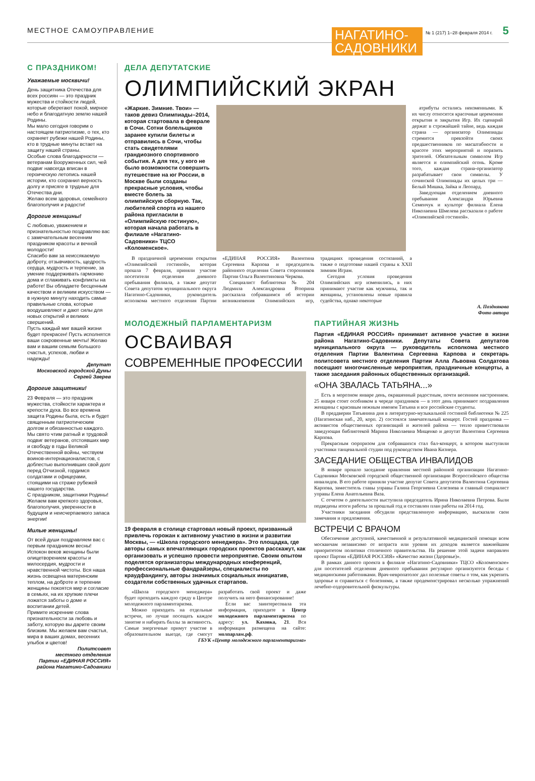МЕСТНОЕ САМОУПРАВЛЕНИЕ
НАГАТИНО-
САДОВНИКИ
№ 1 (217) 1–28 февраля 2014 г.
5
С ПРАЗДНИКОМ!
Уважаемые москвичи!
День защитника Отечества для всех россиян — это праздник мужества и стойкости людей, которые оберегают покой, мирное небо и благодатную землю нашей Родины.
Мы мало сегодня говорим о настоящем патриотизме, о тех, кто охраняет рубежи нашей Родины, кто в трудные минуты встает на защиту нашей страны.
Особые слова благодарности — ветеранам Вооруженных сил, чей подвиг навсегда вписан в героическую летопись нашей истории, кто сохранил верность долгу и присяге в трудные для Отечества дни.
Желаю всем здоровья, семейного благополучия и радости!
Дорогие женщины!
С любовью, уважением и признательностью поздравляю вас с замечательным весенним праздником красоты и вечной молодости!
Спасибо вам за неиссякаемую доброту, отзывчивость, щедрость сердца, мудрость и терпение, за умение поддерживать гармонию дома и сглаживать конфликты на работе! Вы обладаете бесценным качеством и великим искусством — в нужную минуту находить самые правильные слова, которые воодушевляют и дают силы для новых открытий и великих свершений.
Пусть каждый миг вашей жизни будет прекрасен! Пусть исполнятся ваши сокровенные мечты! Желаю вам и вашим семьям большого счастья, успехов, любви и надежды!
Депутат
Московской городской Думы
Сергей Зверев
Дорогие защитники!
23 Февраля — это праздник мужества, стойкости характера и крепости духа. Во все времена защита Родины была, есть и будет священным патриотическим долгом и обязанностью каждого.
Мы свято чтим ратный и трудовой подвиг ветеранов, отстоявших мир и свободу в годы Великой Отечественной войны, чествуем воинов-интернационалистов, с доблестью выполнивших свой долг перед Отчизной, гордимся солдатами и офицерами, стоящими на страже рубежей нашего государства.
С праздником, защитники Родины! Желаем вам крепкого здоровья, благополучия, уверенности в будущем и неисчерпаемого запаса энергии!
Милые женщины!
От всей души поздравляем вас с первым праздником весны! Испокон веков женщины были олицетворением красоты и милосердия, мудрости и нравственной чистоты. Вся наша жизнь освещена материнским теплом, на доброте и терпении женщины покоятся мир и согласие в семьях, на их хрупкие плечи ложатся заботы о доме и воспитании детей.
Примите искренние слова признательности за любовь и заботу, которую вы дарите своим близким. Мы желаем вам счастья, мира в ваших домах, весенних улыбок и цветов!
Политсовет
местного отделения
Партии «ЕДИНАЯ РОССИЯ»
района Нагатино-Садовники
ДЕЛА ДЕПУТАТСКИЕ
ОЛИМПИЙСКИЙ ЭКРАН
«Жаркие. Зимние. Твои» — таков девиз Олимпиады–2014, которая стартовала в феврале в Сочи. Сотни болельщиков заранее купили билеты и отправились в Сочи, чтобы стать свидетелями грандиозного спортивного события. А для тех, у кого не было возможности совершить путешествие на юг России, в Москве были созданы прекрасные условия, чтобы вместе болеть за олимпийскую сборную. Так, любителей спорта из нашего района пригласили в «Олимпийскую гостиную», которая начала работать в филиале «Нагатино-Садовники» ТЦСО «Коломенское».
атрибуты остались неизменными. К их числу относятся красочные церемонии открытия и закрытия Игр. Их сценарий держат в строжайшей тайне, ведь каждая страна — организатор Олимпиады стремится превзойти своих предшественников по масштабности и красоте этих мероприятий и поразить зрителей. Обязательным символом Игр является и олимпийский огонь. Кроме того, каждая страна-организатор разрабатывает свои символы. У сочинской Олимпиады их целых три — Белый Мишка, Зайка и Леопард.
Заведующая отделением дневного пребывания Александра Юрьевна Семенчук и культорг филиала Елена Николаевна Шмелева рассказали о работе «Олимпийской гостиной».
В праздничной церемонии открытия «Олимпийской гостиной», которая прошла 7 февраля, приняли участие посетители отделения дневного пребывания филиала, а также депутат Совета депутатов муниципального округа Нагатино-Садовники, руководитель исполкома местного отделения Партии «ЕДИНАЯ РОССИЯ» Валентина Сергеевна Карпова и председатель районного отделения Совета сторонников Партии Ольга Валентиновна Черкова.
Специалист библиотеки № 204 Людмила Александровна Втюрина рассказала собравшимся об истории возникновения Олимпийских игр, традициях проведения состязаний, а также о подготовке нашей страны к XXII зимним Играм.
Сегодня условия проведения Олимпийских игр изменились, в них принимают участие как мужчины, так и женщины, установлены новые правила судейства, однако некоторые
А. Позднякова
Фото автора
МОЛОДЕЖНЫЙ ПАРЛАМЕНТАРИЗМ
ОСВАИВАЯ
СОВРЕМЕННЫЕ ПРОФЕССИИ
19 февраля в столице стартовал новый проект, призванный привлечь горожан к активному участию в жизни и развитии Москвы, — «Школа городского менеджера». Это площадка, где авторы самых впечатляющих городских проектов расскажут, как организовать и успешно провести мероприятие. Своим опытом поделятся организаторы международных конференций, профессиональные фандрайзеры, специалисты по краудфандингу, авторы значимых социальных инициатив, создатели собственных удачных стартапов.
«Школа городского менеджера» будет проходить каждую среду в Центре молодежного парламентаризма.
Можно приходить на отдельные встречи, но лучше посещать каждое занятие и набирать баллы за активность. Самые энергичные примут участие в образовательном выезде, где смогут разработать свой проект и даже получить на него финансирование!
Если вас заинтересовала эта информация, приходите в Центр молодежного парламентаризма по адресу: ул. Каховка, 21. Вся информация размещена на сайте: молпарлам.рф.
ГБУК «Центр молодежного парламентаризма»
ПАРТИЙНАЯ ЖИЗНЬ
Партия «ЕДИНАЯ РОССИЯ» принимает активное участие в жизни района Нагатино-Садовники. Депутаты Совета депутатов муниципального округа — руководитель исполкома местного отделения Партии Валентина Сергеевна Карпова и секретарь политсовета местного отделения Партии Алла Львовна Солдатова посещают многочисленные мероприятия, праздничные концерты, а также заседания районных общественных организаций.
«ОНА ЗВАЛАСЬ ТАТЬЯНА...»
Есть в морозном январе день, окрашенный радостным, почти весенним настроением. 25 января стоит особняком в череде праздников — в этот день принимают поздравления женщины с красивым нежным именем Татьяна и все российские студенты.
В преддверии Татьянина дня в литературно-музыкальной гостиной библиотеки № 225 (Нагатинская наб., 20, корп. 2) состоялся замечательный концерт. Гостей праздника — активистов общественных организаций и жителей района — тепло приветствовали заведующая библиотекой Марина Николаевна Мищенко и депутат Валентина Сергеевна Карпова.
Прекрасным сюрпризом для собравшихся стал бал-концерт, в котором выступили участники танцевальной студии под руководством Ивана Кизнера.
ЗАСЕДАНИЕ ОБЩЕСТВА ИНВАЛИДОВ
В январе прошло заседание правления местной районной организации Нагатино-Садовники Московской городской общественной организации Всероссийского общества инвалидов. В его работе приняли участие депутат Совета депутатов Валентина Сергеевна Карпова, заместитель главы управы Галина Георгиевна Селезнева и главный специалист управы Елена Анатольевна Ваза.
С отчетом о деятельности выступила председатель Ирина Николаевна Петрова. Были подведены итоги работы за прошлый год и составлен план работы на 2014 год.
Участники заседания обсудили представленную информацию, высказали свои замечания и предложения.
ВСТРЕЧИ С ВРАЧОМ
Обеспечение доступной, качественной и результативной медицинской помощи всем москвичам независимо от возраста или уровня их доходов является важнейшим приоритетом политики столичного правительства. На решение этой задачи направлен проект Партии «ЕДИНАЯ РОССИЯ» «Качество жизни (Здоровье)».
В рамках данного проекта в филиале «Нагатино-Садовники» ТЦСО «Коломенское» для посетителей отделения дневного пребывания регулярно организуются беседы с медицинскими работниками. Врач-невропатолог дал полезные советы о том, как укрепить здоровье и справиться с болезнями, а также продемонстрировал несколько упражнений лечебно-оздоровительной физкультуры.